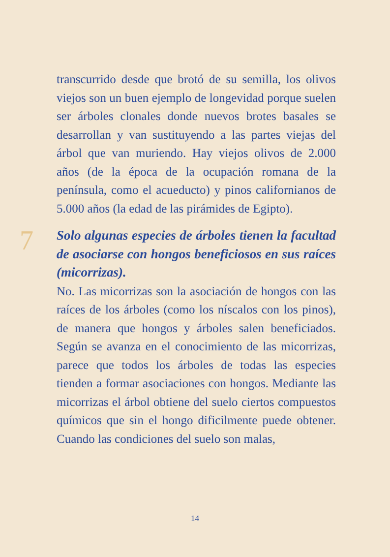transcurrido desde que brotó de su semilla, los olivos viejos son un buen ejemplo de longevidad porque suelen ser árboles clonales donde nuevos brotes basales se desarrollan y van sustituyendo a las partes viejas del árbol que van muriendo. Hay viejos olivos de 2.000 años (de la época de la ocupación romana de la península, como el acueducto) y pinos californianos de 5.000 años (la edad de las pirámides de Egipto).
7
Solo algunas especies de árboles tienen la facultad de asociarse con hongos beneficiosos en sus raíces (micorrizas).
No. Las micorrizas son la asociación de hongos con las raíces de los árboles (como los níscalos con los pinos), de manera que hongos y árboles salen beneficiados. Según se avanza en el conocimiento de las micorrizas, parece que todos los árboles de todas las especies tienden a formar asociaciones con hongos. Mediante las micorrizas el árbol obtiene del suelo ciertos compuestos químicos que sin el hongo dificilmente puede obtener. Cuando las condiciones del suelo son malas,
14